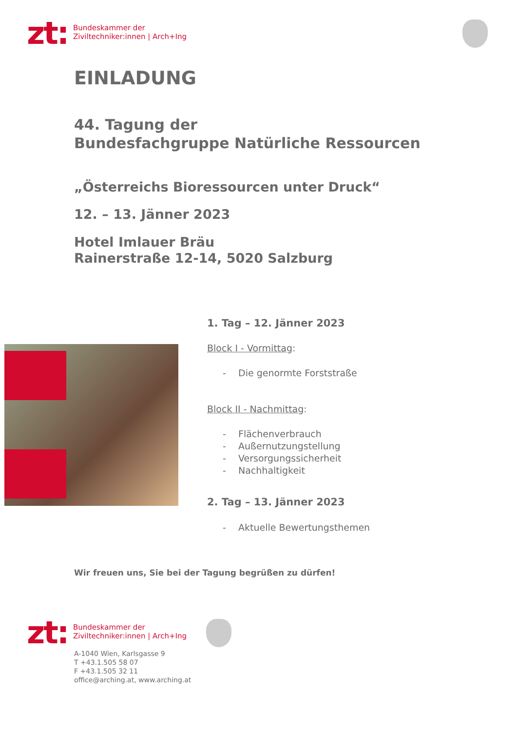zt:
Bundeskammer der
Ziviltechniker:innen | Arch+Ing
EINLADUNG
44. Tagung der
Bundesfachgruppe Natürliche Ressourcen
„Österreichs Bioressourcen unter Druck“
12. – 13. Jänner 2023
Hotel Imlauer Bräu
Rainerstraße 12-14, 5020 Salzburg
1. Tag – 12. Jänner 2023
Block I - Vormittag:
- Die genormte Forststraße
Block II - Nachmittag:
- Flächenverbrauch
- Außernutzungstellung
- Versorgungssicherheit
- Nachhaltigkeit
2. Tag – 13. Jänner 2023
- Aktuelle Bewertungsthemen
Wir freuen uns, Sie bei der Tagung begrüßen zu dürfen!
zt:
Bundeskammer der
Ziviltechniker:innen | Arch+Ing
A-1040 Wien, Karlsgasse 9
T +43.1.505 58 07
F +43.1.505 32 11
office@arching.at, www.arching.at